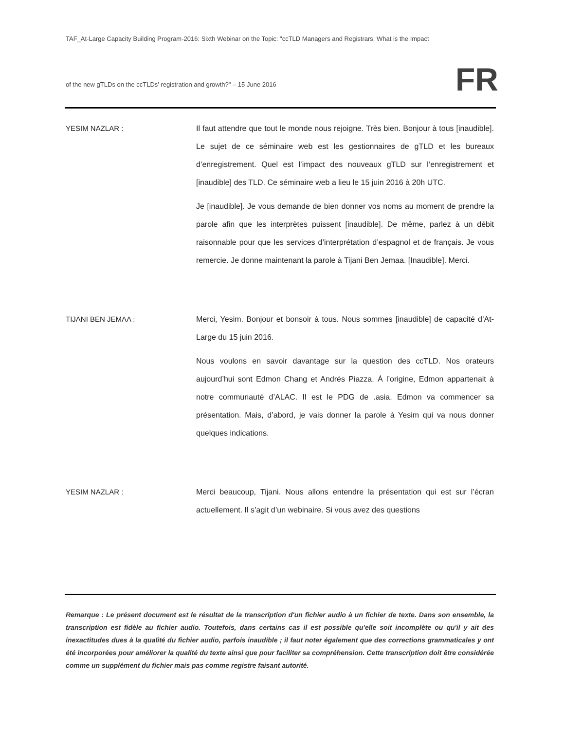TAF_At-Large Capacity Building Program-2016: Sixth Webinar on the Topic: "ccTLD Managers and Registrars: What is the Impact
of the new gTLDs on the ccTLDs’ registration and growth?" – 15 June 2016
FR
YESIM NAZLAR : Il faut attendre que tout le monde nous rejoigne. Très bien. Bonjour à tous [inaudible]. Le sujet de ce séminaire web est les gestionnaires de gTLD et les bureaux d’enregistrement. Quel est l’impact des nouveaux gTLD sur l’enregistrement et [inaudible] des TLD. Ce séminaire web a lieu le 15 juin 2016 à 20h UTC.
Je [inaudible]. Je vous demande de bien donner vos noms au moment de prendre la parole afin que les interprètes puissent [inaudible]. De même, parlez à un débit raisonnable pour que les services d’interprétation d’espagnol et de français. Je vous remercie. Je donne maintenant la parole à Tijani Ben Jemaa. [Inaudible]. Merci.
TIJANI BEN JEMAA : Merci, Yesim. Bonjour et bonsoir à tous. Nous sommes [inaudible] de capacité d’At-Large du 15 juin 2016.
Nous voulons en savoir davantage sur la question des ccTLD. Nos orateurs aujourd’hui sont Edmon Chang et Andrés Piazza. À l’origine, Edmon appartenait à notre communauté d’ALAC. Il est le PDG de .asia. Edmon va commencer sa présentation. Mais, d’abord, je vais donner la parole à Yesim qui va nous donner quelques indications.
YESIM NAZLAR : Merci beaucoup, Tijani. Nous allons entendre la présentation qui est sur l’écran actuellement. Il s’agit d’un webinaire. Si vous avez des questions
Remarque : Le présent document est le résultat de la transcription d'un fichier audio à un fichier de texte. Dans son ensemble, la transcription est fidèle au fichier audio. Toutefois, dans certains cas il est possible qu'elle soit incomplète ou qu'il y ait des inexactitudes dues à la qualité du fichier audio, parfois inaudible ; il faut noter également que des corrections grammaticales y ont été incorporées pour améliorer la qualité du texte ainsi que pour faciliter sa compréhension. Cette transcription doit être considérée comme un supplément du fichier mais pas comme registre faisant autorité.